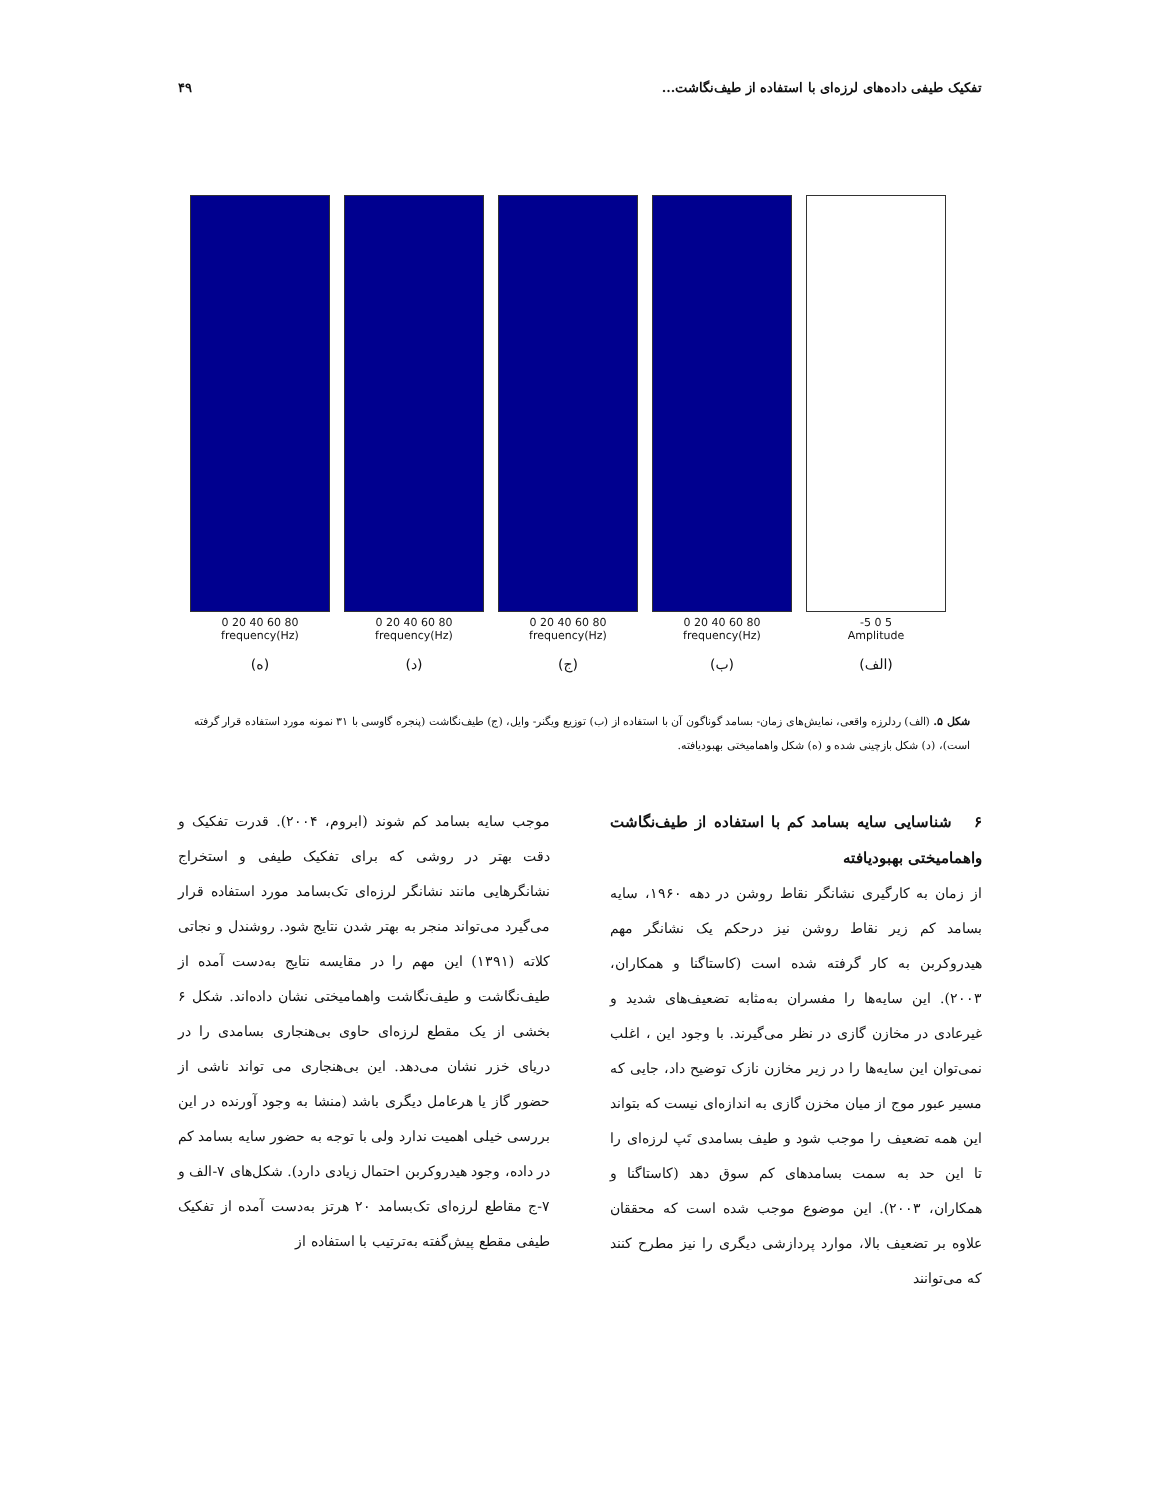تفکیک طیفی داده‌های لرزه‌ای با استفاده از طیف‌نگاشت... ۴۹
0 20 40 60 80
frequency(Hz)
(ه)
0 20 40 60 80
frequency(Hz)
(د)
0 20 40 60 80
frequency(Hz)
(ج)
0 20 40 60 80
frequency(Hz)
(ب)
-5 0 5
Amplitude
(الف)
شکل ۵. (الف) ردلرزه واقعی، نمایش‌های زمان- بسامد گوناگون آن با استفاده از (ب) توزیع ویگنر- وایل، (ج) طیف‌نگاشت (پنجره گاوسی با ۳۱ نمونه مورد استفاده قرار گرفته است)، (د) شکل بازچینی شده و (ه) شکل واهمامیختی بهبودیافته.
۶ شناسایی سایه بسامد کم با استفاده از طیف‌نگاشت واهمامیختی بهبودیافته
از زمان به کارگیری نشانگر نقاط روشن در دهه ۱۹۶۰، سایه بسامد کم زیر نقاط روشن نیز درحکم یک نشانگر مهم هیدروکربن به کار گرفته شده است (کاستاگنا و همکاران، ۲۰۰۳). این سایه‌ها را مفسران به‌مثابه تضعیف‌های شدید و غیرعادی در مخازن گازی در نظر می‌گیرند. با وجود این ، اغلب نمی‌توان این سایه‌ها را در زیر مخازن نازک توضیح داد، جایی که مسیر عبور موج از میان مخزن گازی به اندازه‌ای نیست که بتواند این همه تضعیف را موجب شود و طیف بسامدی تَپ لرزه‌ای را تا این حد به سمت بسامدهای کم سوق دهد (کاستاگنا و همکاران، ۲۰۰۳). این موضوع موجب شده است که محققان علاوه بر تضعیف بالا، موارد پردازشی دیگری را نیز مطرح کنند که می‌توانند
موجب سایه بسامد کم شوند (ابروم، ۲۰۰۴). قدرت تفکیک و دقت بهتر در روشی که برای تفکیک طیفی و استخراج نشانگرهایی مانند نشانگر لرزه‌ای تک‌بسامد مورد استفاده قرار می‌گیرد می‌تواند منجر به بهتر شدن نتایج شود. روشندل و نجاتی کلاته (۱۳۹۱) این مهم را در مقایسه نتایج به‌دست آمده از طیف‌نگاشت و طیف‌نگاشت واهمامیختی نشان داده‌اند. شکل ۶ بخشی از یک مقطع لرزه‌ای حاوی بی‌هنجاری بسامدی را در دریای خزر نشان می‌دهد. این بی‌هنجاری می تواند ناشی از حضور گاز یا هرعامل دیگری باشد (منشا به وجود آورنده در این بررسی خیلی اهمیت ندارد ولی با توجه به حضور سایه بسامد کم در داده، وجود هیدروکربن احتمال زیادی دارد). شکل‌های ۷-الف و ۷-ج مقاطع لرزه‌ای تک‌بسامد ۲۰ هرتز به‌دست آمده از تفکیک طیفی مقطع پیش‌گفته به‌ترتیب با استفاده از